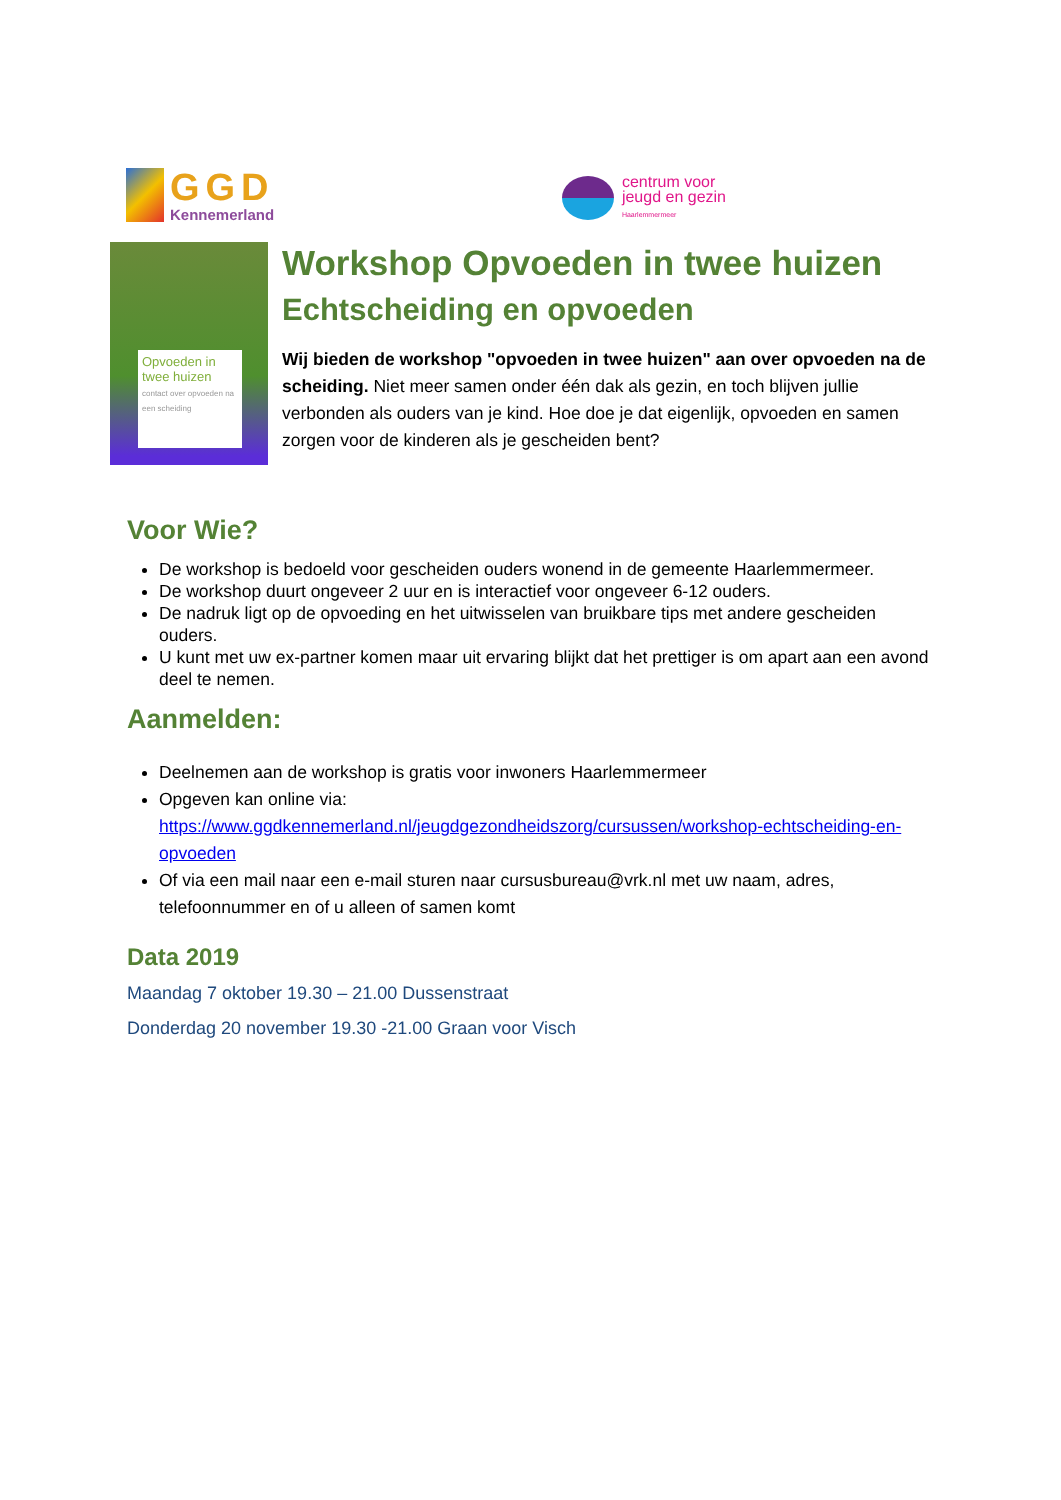GGD
Kennemerland
centrum voor
jeugd en gezin
Haarlemmermeer
Opvoeden in twee huizen
contact over opvoeden na een scheiding
Workshop Opvoeden in twee huizen
Echtscheiding en opvoeden
Wij bieden de workshop "opvoeden in twee huizen" aan over opvoeden na de scheiding. Niet meer samen onder één dak als gezin, en toch blijven jullie verbonden als ouders van je kind. Hoe doe je dat eigenlijk, opvoeden en samen zorgen voor de kinderen als je gescheiden bent?
Voor Wie?
De workshop is bedoeld voor gescheiden ouders wonend in de gemeente Haarlemmermeer.
De workshop duurt ongeveer 2 uur en is interactief voor ongeveer 6-12 ouders.
De nadruk ligt op de opvoeding en het uitwisselen van bruikbare tips met andere gescheiden ouders.
U kunt met uw ex-partner komen maar uit ervaring blijkt dat het prettiger is om apart aan een avond deel te nemen.
Aanmelden:
Deelnemen aan de workshop is gratis voor inwoners Haarlemmermeer
Opgeven kan online via: https://www.ggdkennemerland.nl/jeugdgezondheidszorg/cursussen/workshop-echtscheiding-en-opvoeden
Of via een mail naar een e-mail sturen naar cursusbureau@vrk.nl met uw naam, adres, telefoonnummer en of u alleen of samen komt
Data 2019
Maandag 7 oktober 19.30 – 21.00 Dussenstraat
Donderdag 20 november 19.30 -21.00 Graan voor Visch